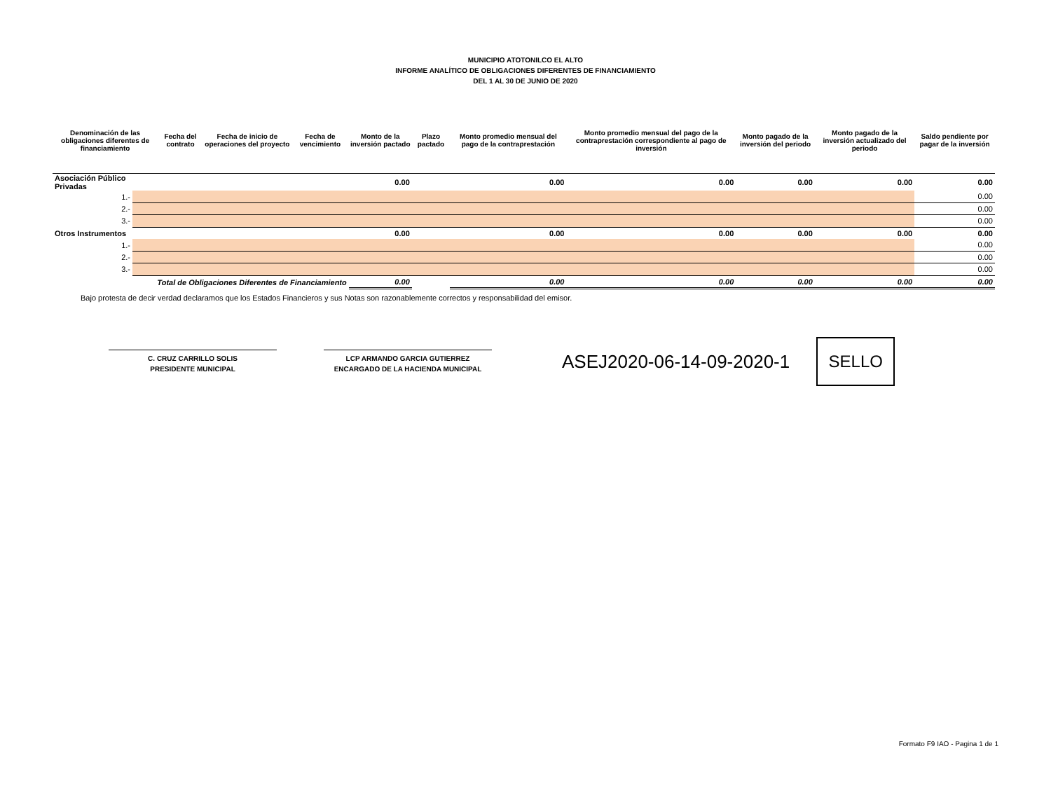MUNICIPIO ATOTONILCO EL ALTO
INFORME ANALÍTICO DE OBLIGACIONES DIFERENTES DE FINANCIAMIENTO
DEL 1 AL 30 DE JUNIO DE 2020
| Denominación de las obligaciones diferentes de financiamiento | | Fecha del contrato | Fecha de inicio de operaciones del proyecto | Fecha de vencimiento | Monto de la inversión pactado | Plazo pactado | Monto promedio mensual del pago de la contraprestación | Monto promedio mensual del pago de la contraprestación correspondiente al pago de inversión | Monto pagado de la inversión del periodo | Monto pagado de la inversión actualizado del periodo | Saldo pendiente por pagar de la inversión |
| --- | --- | --- | --- | --- | --- | --- | --- | --- | --- | --- | --- |
| Asociación Público Privadas | | | | | 0.00 | | 0.00 | 0.00 | 0.00 | 0.00 | 0.00 |
| 1.- | | | | | | | | | | | 0.00 |
| 2.- | | | | | | | | | | | 0.00 |
| 3.- | | | | | | | | | | | 0.00 |
| Otros Instrumentos | | | | | 0.00 | | 0.00 | 0.00 | 0.00 | 0.00 | 0.00 |
| 1.- | | | | | | | | | | | 0.00 |
| 2.- | | | | | | | | | | | 0.00 |
| 3.- | | | | | | | | | | | 0.00 |
| Total de Obligaciones Diferentes de Financiamiento | | | | | 0.00 | | 0.00 | 0.00 | 0.00 | 0.00 | 0.00 |
Bajo protesta de decir verdad declaramos que los Estados Financieros y sus Notas son razonablemente correctos y responsabilidad del emisor.
C. CRUZ CARRILLO SOLIS
PRESIDENTE MUNICIPAL
LCP ARMANDO GARCIA GUTIERREZ
ENCARGADO DE LA HACIENDA MUNICIPAL
ASEJ2020-06-14-09-2020-1
SELLO
Formato F9 IAO - Pagina 1 de 1